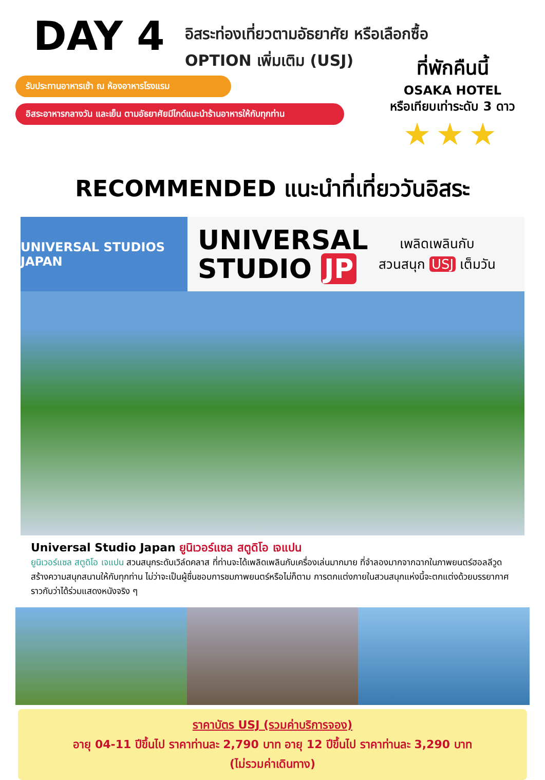DAY 4
อิสระท่องเที่ยวตามอัธยาศัย หรือเลือกซื้อ OPTION เพิ่มเติม (USJ)
รับประทานอาหารเช้า ณ ห้องอาหารโรงแรม
อิสระอาหารกลางวัน และเย็น ตามอัธยาศัยมีไกด์แนะนำร้านอาหารให้กับทุกท่าน
ที่พักคืนนี้
OSAKA HOTEL
หรือเทียบเท่าระดับ 3 ดาว
★★★
RECOMMENDED แนะนำที่เที่ยววันอิสระ
UNIVERSAL STUDIOS JAPAN
UNIVERSAL
STUDIO JP
เพลิดเพลินกับ
สวนสนุก USJ เต็มวัน
Universal Studio Japan ยูนิเวอร์แซล สตูดิโอ เจแปน
ยูนิเวอร์แซล สตูดิโอ เจแปน สวนสนุกระดับเวิล์ดคลาส ที่ท่านจะได้เพลิดเพลินกับเครื่องเล่นมากมาย ที่จำลองมากจากฉากในภาพยนตร์ฮอลลีวูด สร้างความสนุกสนานให้กับทุกท่าน ไม่ว่าจะเป็นผู้ชื่นชอบการชมภาพยนตร์หรือไม่ก็ตาม การตกแต่งภายในสวนสนุกแห่งนี้จะตกแต่งด้วยบรรยากาศราวกับว่าได้ร่วมแสดงหนังจริง ๆ
ราคาบัตร USJ (รวมค่าบริการจอง)
อายุ 04-11 ปีขึ้นไป ราคาท่านละ 2,790 บาท อายุ 12 ปีขึ้นไป ราคาท่านละ 3,290 บาท
(ไม่รวมค่าเดินทาง)